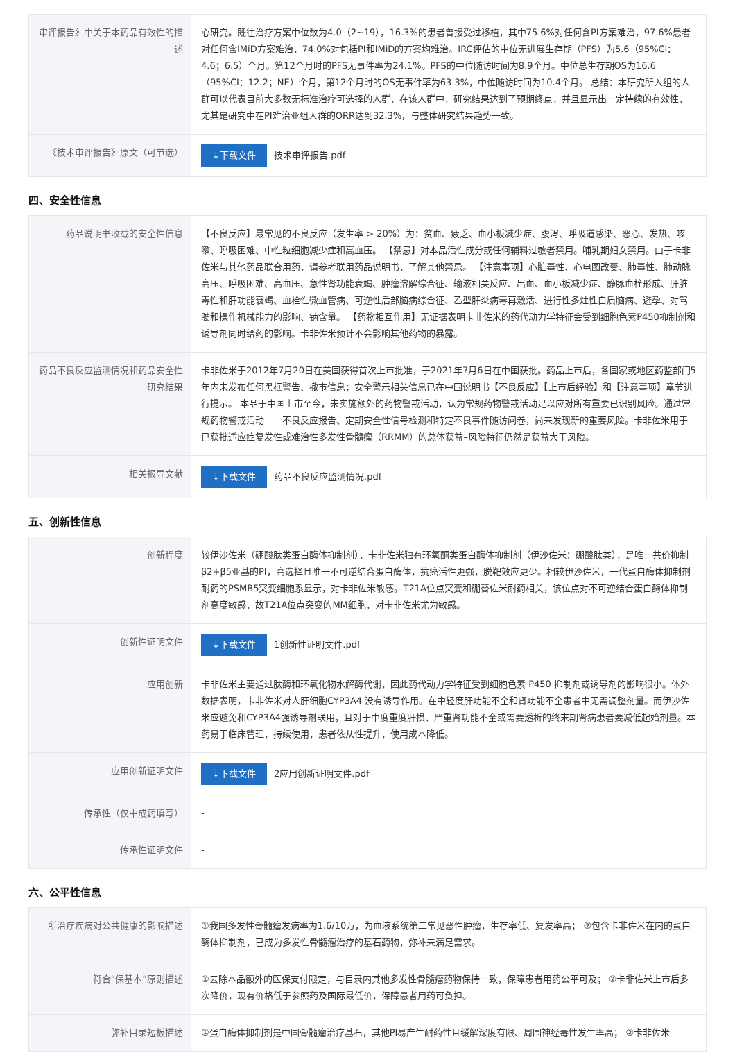| 审评报告》中关于本药品有效性的描述 | 心研究。既往治疗方案中位数为4.0（2~19），16.3%的患者曾接受过移植，其中75.6%对任何含PI方案难治，97.6%患者对任何含IMiD方案难治，74.0%对包括PI和IMiD的方案均难治。IRC评估的中位无进展生存期（PFS）为5.6（95%CI：4.6；6.5）个月。第12个月时的PFS无事件率为24.1%。PFS的中位随访时间为8.9个月。中位总生存期OS为16.6（95%CI：12.2；NE）个月，第12个月时的OS无事件率为63.3%，中位随访时间为10.4个月。 总结：本研究所入组的人群可以代表目前大多数无标准治疗可选择的人群，在该人群中，研究结果达到了预期终点，并且显示出一定持续的有效性，尤其是研究中在PI难治亚组人群的ORR达到32.3%，与整体研究结果趋势一致。 |
| 《技术审评报告》原文（可节选） | ↓下载文件 技术审评报告.pdf |
四、安全性信息
| 药品说明书收载的安全性信息 | 【不良反应】最常见的不良反应（发生率 > 20%）为：贫血、疲乏、血小板减少症、腹泻、呼吸道感染、恶心、发热、咳嗽、呼吸困难、中性粒细胞减少症和高血压。 【禁忌】对本品活性成分或任何辅料过敏者禁用。哺乳期妇女禁用。由于卡非佐米与其他药品联合用药，请参考联用药品说明书，了解其他禁忌。 【注意事项】心脏毒性、心电图改变、肺毒性、肺动脉高压、呼吸困难、高血压、急性肾功能衰竭、肿瘤溶解综合征、输液相关反应、出血、血小板减少症、静脉血栓形成、肝脏毒性和肝功能衰竭、血栓性微血管病、可逆性后部脑病综合征、乙型肝炎病毒再激活、进行性多灶性白质脑病、避孕、对驾驶和操作机械能力的影响、钠含量。 【药物相互作用】无证据表明卡非佐米的药代动力学特征会受到细胞色素P450抑制剂和诱导剂同时给药的影响。卡非佐米预计不会影响其他药物的暴露。 |
| 药品不良反应监测情况和药品安全性研究结果 | 卡非佐米于2012年7月20日在美国获得首次上市批准，于2021年7月6日在中国获批。药品上市后，各国家或地区药监部门5年内未发布任何黑框警告、撤市信息；安全警示相关信息已在中国说明书【不良反应】【上市后经验】和【注意事项】章节进行提示。 本品于中国上市至今，未实施额外的药物警戒活动，认为常规药物警戒活动足以应对所有重要已识别风险。通过常规药物警戒活动——不良反应报告、定期安全性信号检测和特定不良事件随访问卷，尚未发现新的重要风险。卡非佐米用于已获批适应症复发性或难治性多发性骨髓瘤（RRMM）的总体获益–风险特征仍然是获益大于风险。 |
| 相关报导文献 | ↓下载文件 药品不良反应监测情况.pdf |
五、创新性信息
| 创新程度 | 较伊沙佐米（硼酸肽类蛋白酶体抑制剂），卡非佐米独有环氧酮类蛋白酶体抑制剂（伊沙佐米：硼酸肽类），是唯一共价抑制β2+β5亚基的PI，高选择且唯一不可逆结合蛋白酶体，抗癌活性更强，脱靶效应更少。相较伊沙佐米，一代蛋白酶体抑制剂耐药的PSMB5突变细胞系显示，对卡非佐米敏感。T21A位点突变和硼替佐米耐药相关，该位点对不可逆结合蛋白酶体抑制剂高度敏感，故T21A位点突变的MM细胞，对卡非佐米尤为敏感。 |
| 创新性证明文件 | ↓下载文件 1创新性证明文件.pdf |
| 应用创新 | 卡非佐米主要通过肽酶和环氧化物水解酶代谢，因此药代动力学特征受到细胞色素 P450 抑制剂或诱导剂的影响很小。体外数据表明，卡非佐米对人肝细胞CYP3A4 没有诱导作用。在中轻度肝功能不全和肾功能不全患者中无需调整剂量。而伊沙佐米应避免和CYP3A4强诱导剂联用，且对于中度重度肝损、严重肾功能不全或需要透析的终末期肾病患者要减低起始剂量。本药易于临床管理，持续使用，患者依从性提升，使用成本降低。 |
| 应用创新证明文件 | ↓下载文件 2应用创新证明文件.pdf |
| 传承性（仅中成药填写） | - |
| 传承性证明文件 | - |
六、公平性信息
| 所治疗疾病对公共健康的影响描述 | ①我国多发性骨髓瘤发病率为1.6/10万，为血液系统第二常见恶性肿瘤，生存率低、复发率高； ②包含卡非佐米在内的蛋白酶体抑制剂，已成为多发性骨髓瘤治疗的基石药物，弥补未满足需求。 |
| 符合“保基本”原则描述 | ①去除本品额外的医保支付限定，与目录内其他多发性骨髓瘤药物保持一致，保障患者用药公平可及； ②卡非佐米上市后多次降价，现有价格低于参照药及国际最低价，保障患者用药可负担。 |
| 弥补目录短板描述 | ①蛋白酶体抑制剂是中国骨髓瘤治疗基石，其他PI易产生耐药性且缓解深度有限、周围神经毒性发生率高； ②卡非佐米 |